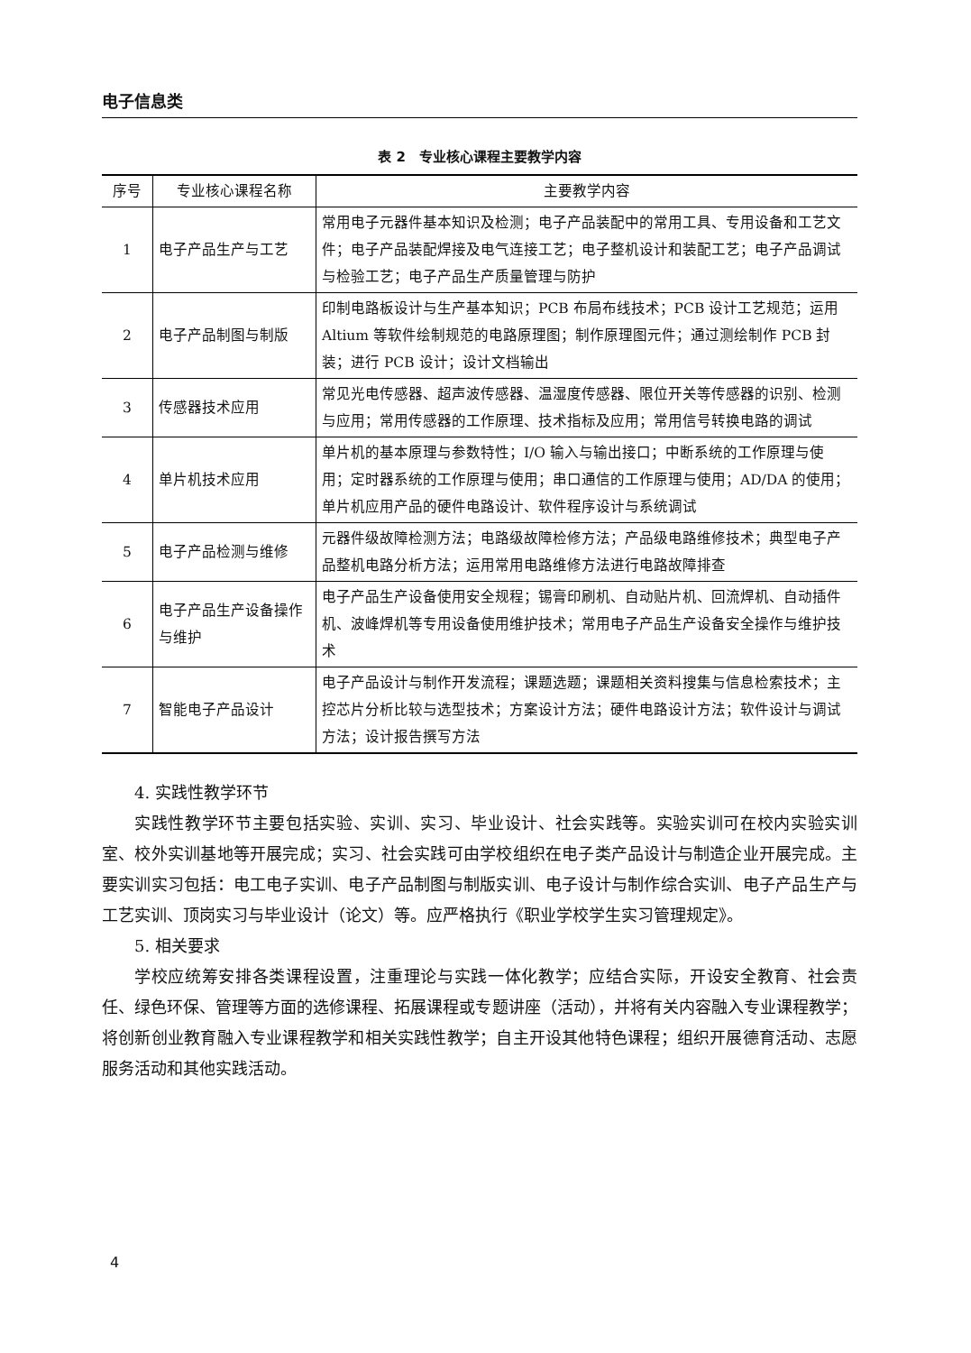电子信息类
表 2　专业核心课程主要教学内容
| 序号 | 专业核心课程名称 | 主要教学内容 |
| --- | --- | --- |
| 1 | 电子产品生产与工艺 | 常用电子元器件基本知识及检测；电子产品装配中的常用工具、专用设备和工艺文件；电子产品装配焊接及电气连接工艺；电子整机设计和装配工艺；电子产品调试与检验工艺；电子产品生产质量管理与防护 |
| 2 | 电子产品制图与制版 | 印制电路板设计与生产基本知识；PCB 布局布线技术；PCB 设计工艺规范；运用 Altium 等软件绘制规范的电路原理图；制作原理图元件；通过测绘制作 PCB 封装；进行 PCB 设计；设计文档输出 |
| 3 | 传感器技术应用 | 常见光电传感器、超声波传感器、温湿度传感器、限位开关等传感器的识别、检测与应用；常用传感器的工作原理、技术指标及应用；常用信号转换电路的调试 |
| 4 | 单片机技术应用 | 单片机的基本原理与参数特性；I/O 输入与输出接口；中断系统的工作原理与使用；定时器系统的工作原理与使用；串口通信的工作原理与使用；AD/DA 的使用；单片机应用产品的硬件电路设计、软件程序设计与系统调试 |
| 5 | 电子产品检测与维修 | 元器件级故障检测方法；电路级故障检修方法；产品级电路维修技术；典型电子产品整机电路分析方法；运用常用电路维修方法进行电路故障排查 |
| 6 | 电子产品生产设备操作与维护 | 电子产品生产设备使用安全规程；锡膏印刷机、自动贴片机、回流焊机、自动插件机、波峰焊机等专用设备使用维护技术；常用电子产品生产设备安全操作与维护技术 |
| 7 | 智能电子产品设计 | 电子产品设计与制作开发流程；课题选题；课题相关资料搜集与信息检索技术；主控芯片分析比较与选型技术；方案设计方法；硬件电路设计方法；软件设计与调试方法；设计报告撰写方法 |
4. 实践性教学环节
实践性教学环节主要包括实验、实训、实习、毕业设计、社会实践等。实验实训可在校内实验实训室、校外实训基地等开展完成；实习、社会实践可由学校组织在电子类产品设计与制造企业开展完成。主要实训实习包括：电工电子实训、电子产品制图与制版实训、电子设计与制作综合实训、电子产品生产与工艺实训、顶岗实习与毕业设计（论文）等。应严格执行《职业学校学生实习管理规定》。
5. 相关要求
学校应统筹安排各类课程设置，注重理论与实践一体化教学；应结合实际，开设安全教育、社会责任、绿色环保、管理等方面的选修课程、拓展课程或专题讲座（活动），并将有关内容融入专业课程教学；将创新创业教育融入专业课程教学和相关实践性教学；自主开设其他特色课程；组织开展德育活动、志愿服务活动和其他实践活动。
4